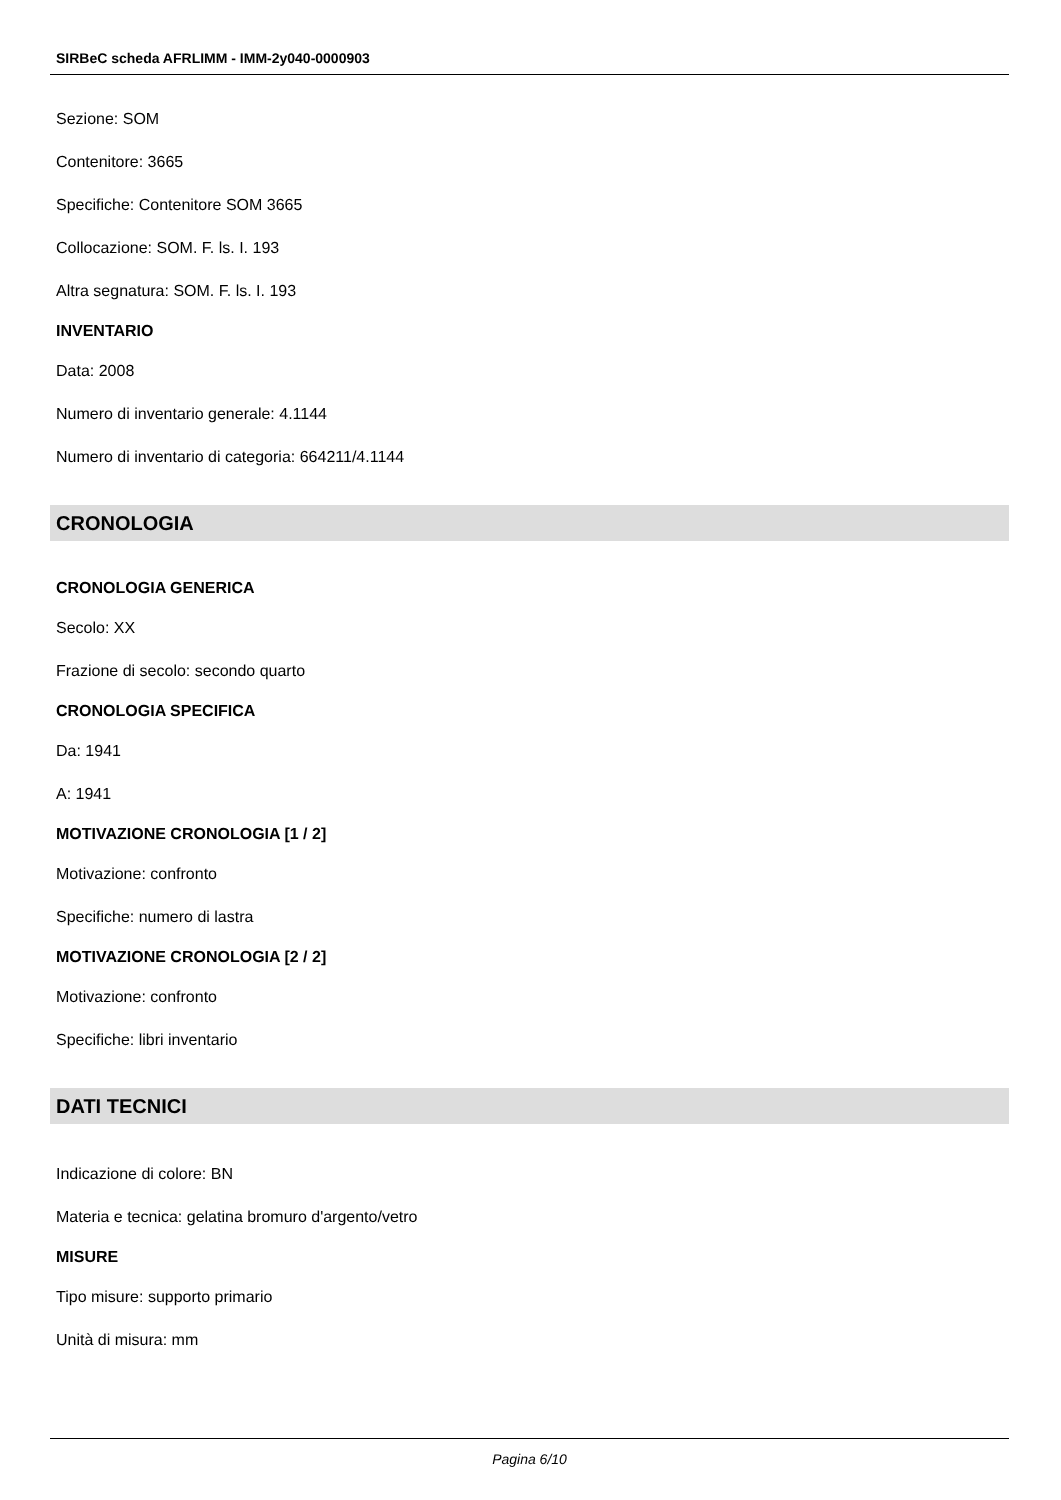SIRBeC scheda AFRLIMM - IMM-2y040-0000903
Sezione: SOM
Contenitore: 3665
Specifiche: Contenitore SOM 3665
Collocazione: SOM. F. ls. I. 193
Altra segnatura: SOM. F. ls. I. 193
INVENTARIO
Data: 2008
Numero di inventario generale: 4.1144
Numero di inventario di categoria: 664211/4.1144
CRONOLOGIA
CRONOLOGIA GENERICA
Secolo: XX
Frazione di secolo: secondo quarto
CRONOLOGIA SPECIFICA
Da: 1941
A: 1941
MOTIVAZIONE CRONOLOGIA [1 / 2]
Motivazione: confronto
Specifiche: numero di lastra
MOTIVAZIONE CRONOLOGIA [2 / 2]
Motivazione: confronto
Specifiche: libri inventario
DATI TECNICI
Indicazione di colore: BN
Materia e tecnica: gelatina bromuro d'argento/vetro
MISURE
Tipo misure: supporto primario
Unità di misura: mm
Pagina 6/10